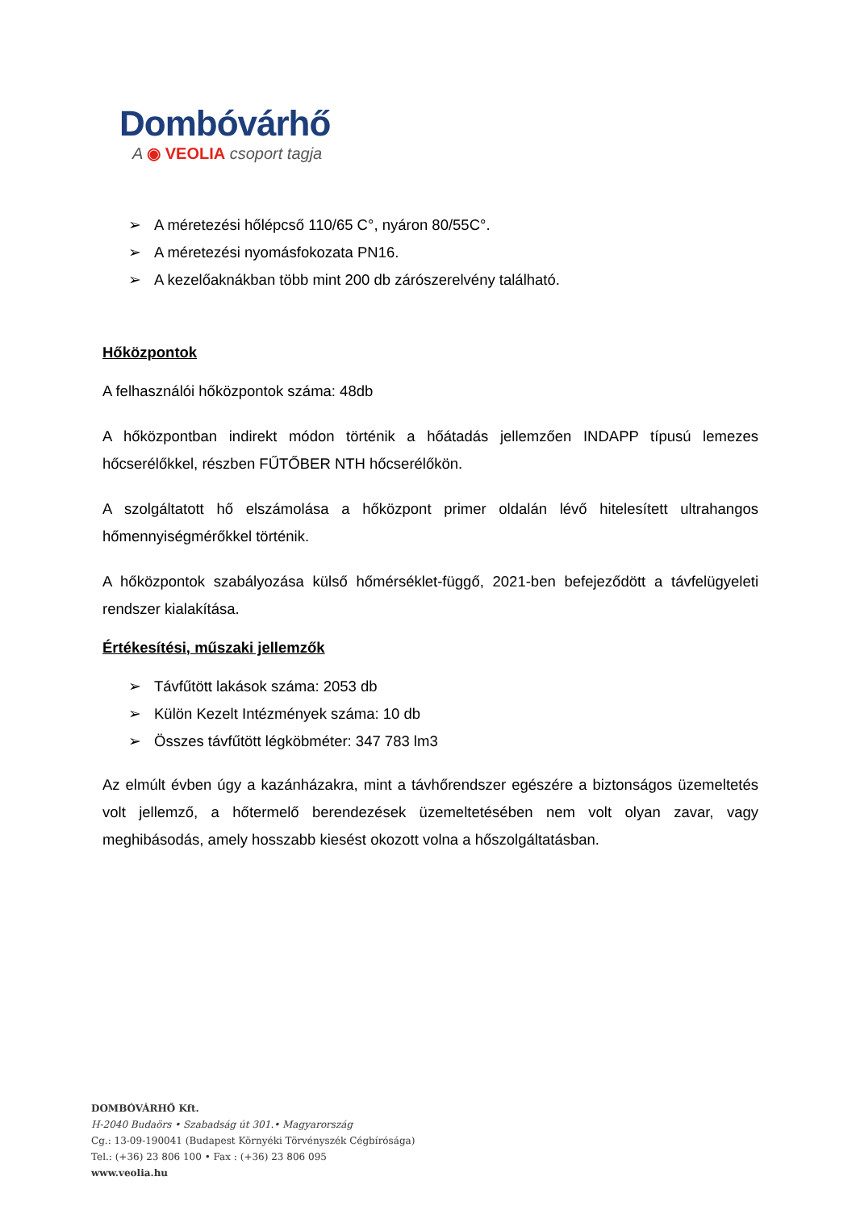Dombóvárhő
A ◉ VEOLIA csoport tagja
➢ A méretezési hőlépcső 110/65 C°, nyáron 80/55C°.
➢ A méretezési nyomásfokozata PN16.
➢ A kezelőaknákban több mint 200 db zárószerelvény található.
Hőközpontok
A felhasználói hőközpontok száma: 48db
A hőközpontban indirekt módon történik a hőátadás jellemzően INDAPP típusú lemezes hőcserélőkkel, részben FŰTŐBER NTH hőcserélőkön.
A szolgáltatott hő elszámolása a hőközpont primer oldalán lévő hitelesített ultrahangos hőmennyiségmérőkkel történik.
A hőközpontok szabályozása külső hőmérséklet-függő, 2021-ben befejeződött a távfelügyeleti rendszer kialakítása.
Értékesítési, műszaki jellemzők
➢ Távfűtött lakások száma: 2053 db
➢ Külön Kezelt Intézmények száma: 10 db
➢ Összes távfűtött légköbméter: 347 783 lm3
Az elmúlt évben úgy a kazánházakra, mint a távhőrendszer egészére a biztonságos üzemeltetés volt jellemző, a hőtermelő berendezések üzemeltetésében nem volt olyan zavar, vagy meghibásodás, amely hosszabb kiesést okozott volna a hőszolgáltatásban.
DOMBÓVÁRHŐ Kft.
H-2040 Budaörs • Szabadság út 301.• Magyarország
Cg.: 13-09-190041 (Budapest Környéki Törvényszék Cégbírósága)
Tel.: (+36) 23 806 100 • Fax : (+36) 23 806 095
www.veolia.hu